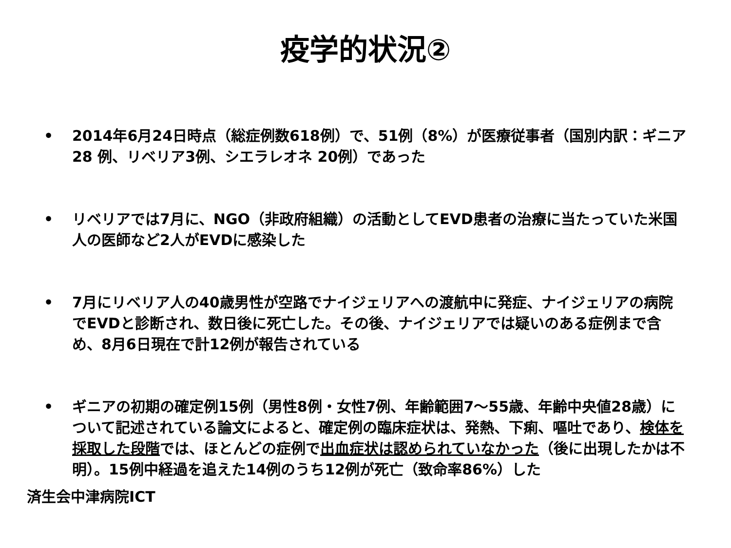疫学的状況②
• 2014年6月24日時点（総症例数618例）で、51例（8%）が医療従事者（国別内訳：ギニア28 例、リベリア3例、シエラレオネ 20例）であった
• リベリアでは7月に、NGO（非政府組織）の活動としてEVD患者の治療に当たっていた米国人の医師など2人がEVDに感染した
• 7月にリベリア人の40歳男性が空路でナイジェリアへの渡航中に発症、ナイジェリアの病院でEVDと診断され、数日後に死亡した。その後、ナイジェリアでは疑いのある症例まで含め、8月6日現在で計12例が報告されている
• ギニアの初期の確定例15例（男性8例・女性7例、年齢範囲7～55歳、年齢中央値28歳）について記述されている論文によると、確定例の臨床症状は、発熱、下痢、嘔吐であり、検体を採取した段階では、ほとんどの症例で出血症状は認められていなかった（後に出現したかは不明）。15例中経過を追えた14例のうち12例が死亡（致命率86%）した
済生会中津病院ICT